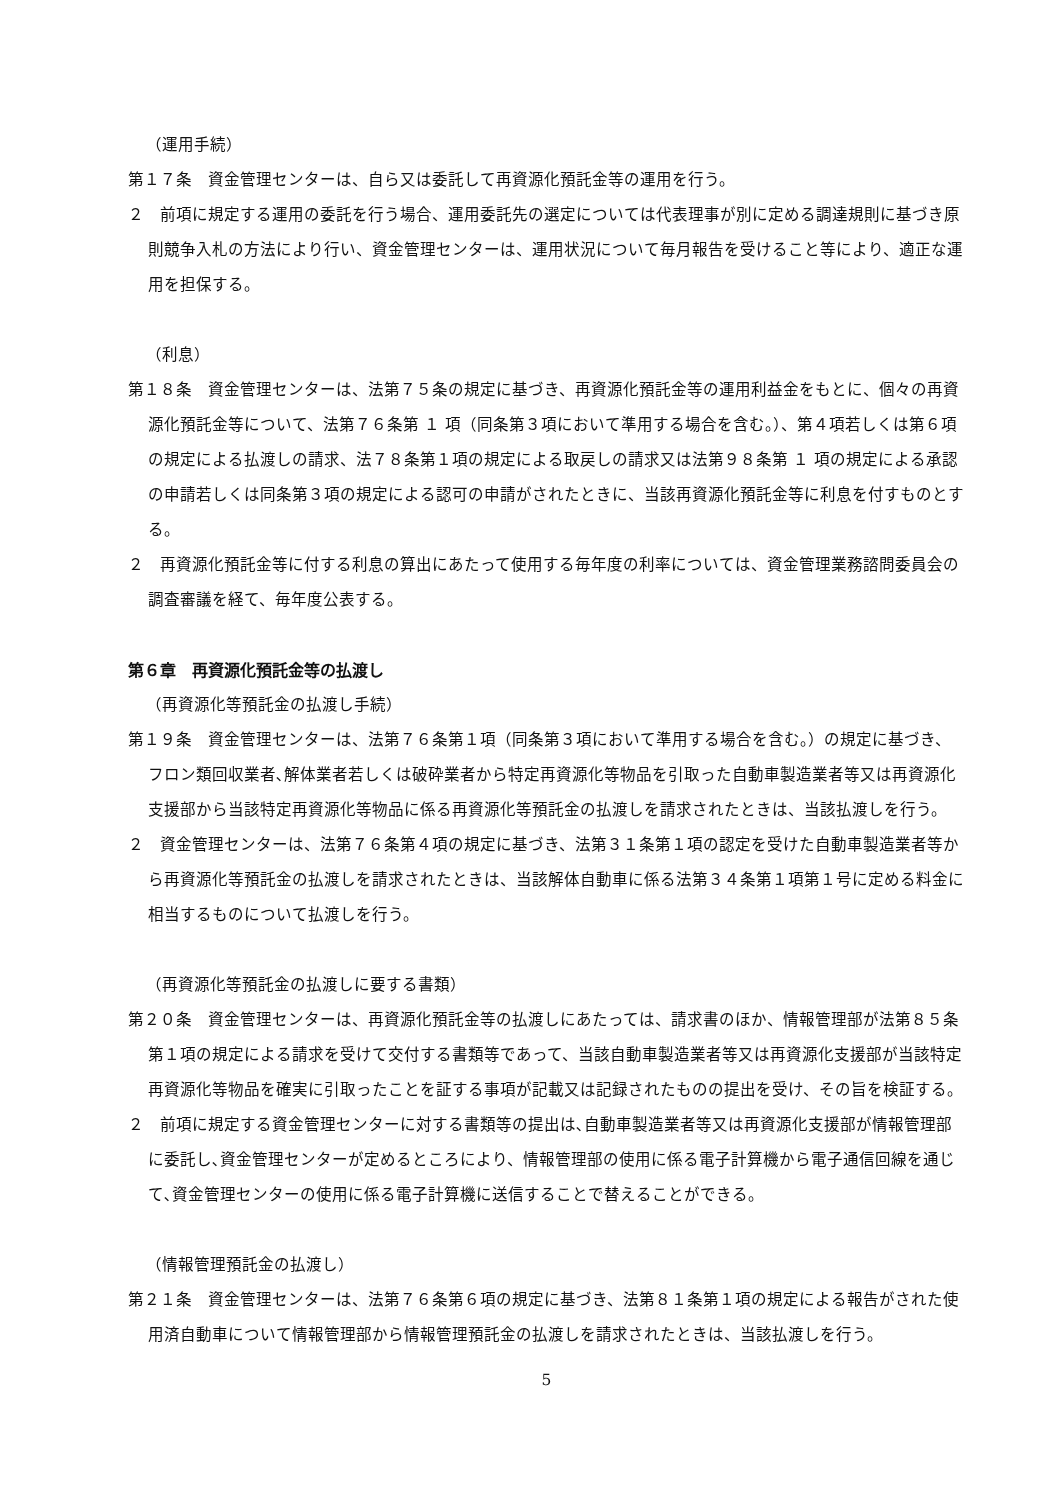（運用手続）
第１７条　資金管理センターは、自ら又は委託して再資源化預託金等の運用を行う。
２　前項に規定する運用の委託を行う場合、運用委託先の選定については代表理事が別に定める調達規則に基づき原則競争入札の方法により行い、資金管理センターは、運用状況について毎月報告を受けること等により、適正な運用を担保する。
（利息）
第１８条　資金管理センターは、法第７５条の規定に基づき、再資源化預託金等の運用利益金をもとに、個々の再資源化預託金等について、法第７６条第 １ 項（同条第３項において準用する場合を含む。）、第４項若しくは第６項の規定による払渡しの請求、法７８条第１項の規定による取戻しの請求又は法第９８条第 １ 項の規定による承認の申請若しくは同条第３項の規定による認可の申請がされたときに、当該再資源化預託金等に利息を付すものとする。
２　再資源化預託金等に付する利息の算出にあたって使用する毎年度の利率については、資金管理業務諮問委員会の調査審議を経て、毎年度公表する。
第６章　再資源化預託金等の払渡し
（再資源化等預託金の払渡し手続）
第１９条　資金管理センターは、法第７６条第１項（同条第３項において準用する場合を含む。）の規定に基づき、フロン類回収業者､解体業者若しくは破砕業者から特定再資源化等物品を引取った自動車製造業者等又は再資源化支援部から当該特定再資源化等物品に係る再資源化等預託金の払渡しを請求されたときは、当該払渡しを行う。
２　資金管理センターは、法第７６条第４項の規定に基づき、法第３１条第１項の認定を受けた自動車製造業者等から再資源化等預託金の払渡しを請求されたときは、当該解体自動車に係る法第３４条第１項第１号に定める料金に相当するものについて払渡しを行う。
（再資源化等預託金の払渡しに要する書類）
第２０条　資金管理センターは、再資源化預託金等の払渡しにあたっては、請求書のほか、情報管理部が法第８５条第１項の規定による請求を受けて交付する書類等であって、当該自動車製造業者等又は再資源化支援部が当該特定再資源化等物品を確実に引取ったことを証する事項が記載又は記録されたものの提出を受け、その旨を検証する。
２　前項に規定する資金管理センターに対する書類等の提出は､自動車製造業者等又は再資源化支援部が情報管理部に委託し､資金管理センターが定めるところにより、情報管理部の使用に係る電子計算機から電子通信回線を通じて､資金管理センターの使用に係る電子計算機に送信することで替えることができる。
（情報管理預託金の払渡し）
第２１条　資金管理センターは、法第７６条第６項の規定に基づき、法第８１条第１項の規定による報告がされた使用済自動車について情報管理部から情報管理預託金の払渡しを請求されたときは、当該払渡しを行う。
5